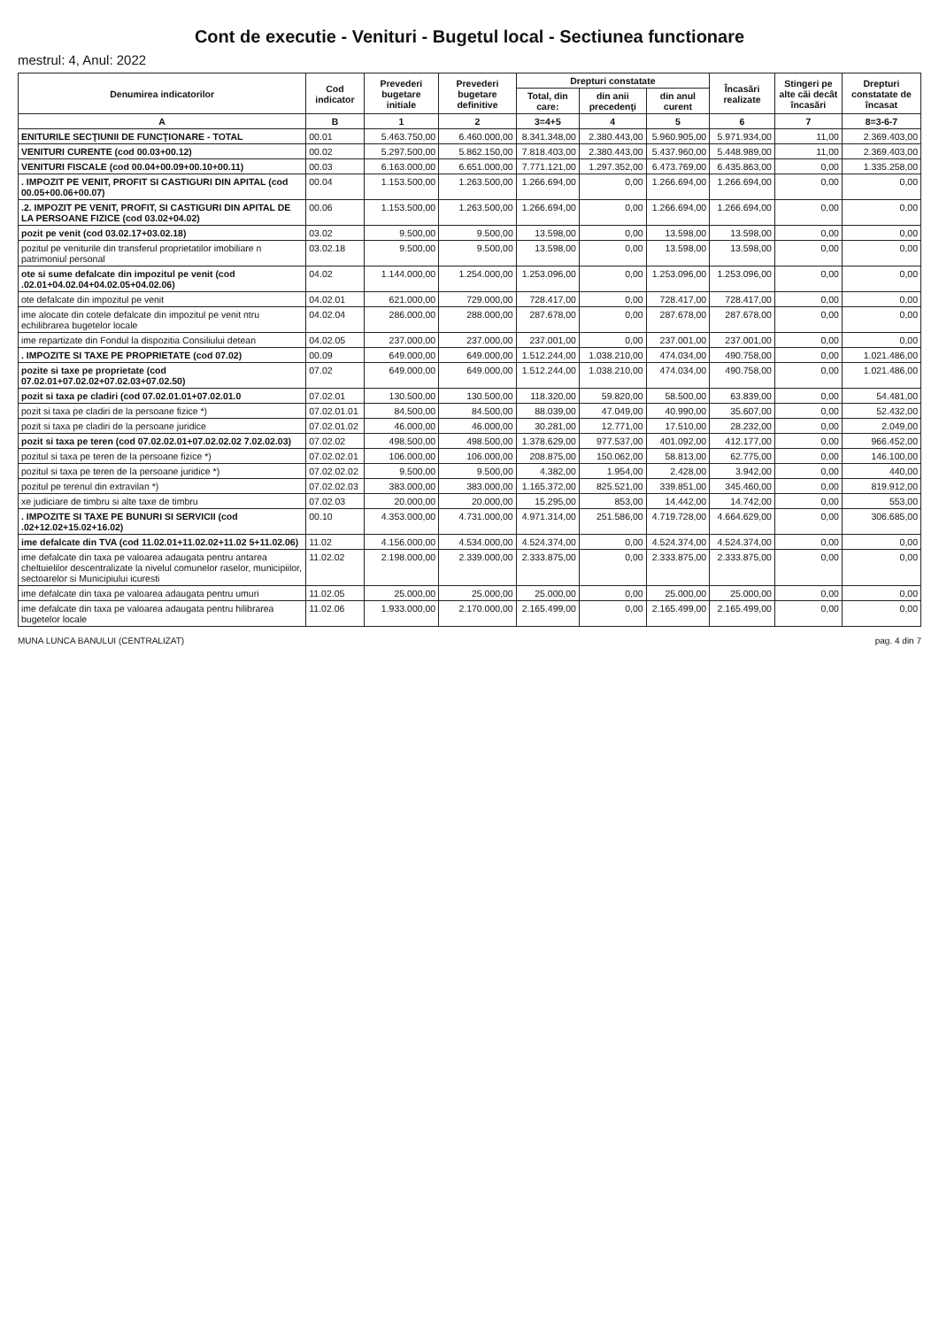Cont de executie - Venituri - Bugetul local - Sectiunea functionare
mestrul: 4, Anul: 2022
| Denumirea indicatorilor | Cod indicator | Prevederi bugetare initiale | Prevederi bugetare definitive | Drepturi constatate | | | Încasări realizate | Stingeri pe alte căi decât încasări | Drepturi constatate de încasat |
| --- | --- | --- | --- | --- | --- | --- | --- | --- | --- |
| | | | | Total, din care: | din anii precedenţi | din anul curent | | | |
| A | B | 1 | 2 | 3=4+5 | 4 | 5 | 6 | 7 | 8=3-6-7 |
| ENITURILE SECŢIUNII DE FUNCŢIONARE - TOTAL | 00.01 | 5.463.750,00 | 6.460.000,00 | 8.341.348,00 | 2.380.443,00 | 5.960.905,00 | 5.971.934,00 | 11,00 | 2.369.403,00 |
| VENITURI CURENTE (cod 00.03+00.12) | 00.02 | 5.297.500,00 | 5.862.150,00 | 7.818.403,00 | 2.380.443,00 | 5.437.960,00 | 5.448.989,00 | 11,00 | 2.369.403,00 |
| VENITURI FISCALE (cod 00.04+00.09+00.10+00.11) | 00.03 | 6.163.000,00 | 6.651.000,00 | 7.771.121,00 | 1.297.352,00 | 6.473.769,00 | 6.435.863,00 | 0,00 | 1.335.258,00 |
| . IMPOZIT PE VENIT, PROFIT SI CASTIGURI DIN APITAL (cod 00.05+00.06+00.07) | 00.04 | 1.153.500,00 | 1.263.500,00 | 1.266.694,00 | 0,00 | 1.266.694,00 | 1.266.694,00 | 0,00 | 0,00 |
| .2. IMPOZIT PE VENIT, PROFIT, SI CASTIGURI DIN APITAL DE LA PERSOANE FIZICE (cod 03.02+04.02) | 00.06 | 1.153.500,00 | 1.263.500,00 | 1.266.694,00 | 0,00 | 1.266.694,00 | 1.266.694,00 | 0,00 | 0,00 |
| pozit pe venit (cod 03.02.17+03.02.18) | 03.02 | 9.500,00 | 9.500,00 | 13.598,00 | 0,00 | 13.598,00 | 13.598,00 | 0,00 | 0,00 |
| pozitul pe veniturile din transferul proprietatilor imobiliare n patrimoniul personal | 03.02.18 | 9.500,00 | 9.500,00 | 13.598,00 | 0,00 | 13.598,00 | 13.598,00 | 0,00 | 0,00 |
| ote si sume defalcate din impozitul pe venit (cod .02.01+04.02.04+04.02.05+04.02.06) | 04.02 | 1.144.000,00 | 1.254.000,00 | 1.253.096,00 | 0,00 | 1.253.096,00 | 1.253.096,00 | 0,00 | 0,00 |
| ote defalcate din impozitul pe venit | 04.02.01 | 621.000,00 | 729.000,00 | 728.417,00 | 0,00 | 728.417,00 | 728.417,00 | 0,00 | 0,00 |
| ime alocate din cotele defalcate din impozitul pe venit ntru echilibrarea bugetelor locale | 04.02.04 | 286.000,00 | 288.000,00 | 287.678,00 | 0,00 | 287.678,00 | 287.678,00 | 0,00 | 0,00 |
| ime repartizate din Fondul la dispozitia Consiliului detean | 04.02.05 | 237.000,00 | 237.000,00 | 237.001,00 | 0,00 | 237.001,00 | 237.001,00 | 0,00 | 0,00 |
| . IMPOZITE SI TAXE PE PROPRIETATE (cod 07.02) | 00.09 | 649.000,00 | 649.000,00 | 1.512.244,00 | 1.038.210,00 | 474.034,00 | 490.758,00 | 0,00 | 1.021.486,00 |
| pozite si taxe pe proprietate (cod 07.02.01+07.02.02+07.02.03+07.02.50) | 07.02 | 649.000,00 | 649.000,00 | 1.512.244,00 | 1.038.210,00 | 474.034,00 | 490.758,00 | 0,00 | 1.021.486,00 |
| pozit si taxa pe cladiri (cod 07.02.01.01+07.02.01.0 | 07.02.01 | 130.500,00 | 130.500,00 | 118.320,00 | 59.820,00 | 58.500,00 | 63.839,00 | 0,00 | 54.481,00 |
| pozit si taxa pe cladiri de la persoane fizice *) | 07.02.01.01 | 84.500,00 | 84.500,00 | 88.039,00 | 47.049,00 | 40.990,00 | 35.607,00 | 0,00 | 52.432,00 |
| pozit si taxa pe cladiri de la persoane juridice | 07.02.01.02 | 46.000,00 | 46.000,00 | 30.281,00 | 12.771,00 | 17.510,00 | 28.232,00 | 0,00 | 2.049,00 |
| pozit si taxa pe teren (cod 07.02.02.01+07.02.02.02 7.02.02.03) | 07.02.02 | 498.500,00 | 498.500,00 | 1.378.629,00 | 977.537,00 | 401.092,00 | 412.177,00 | 0,00 | 966.452,00 |
| pozitul si taxa pe teren de la persoane fizice *) | 07.02.02.01 | 106.000,00 | 106.000,00 | 208.875,00 | 150.062,00 | 58.813,00 | 62.775,00 | 0,00 | 146.100,00 |
| pozitul si taxa pe teren de la persoane juridice *) | 07.02.02.02 | 9.500,00 | 9.500,00 | 4.382,00 | 1.954,00 | 2.428,00 | 3.942,00 | 0,00 | 440,00 |
| pozitul pe terenul din extravilan *) | 07.02.02.03 | 383.000,00 | 383.000,00 | 1.165.372,00 | 825.521,00 | 339.851,00 | 345.460,00 | 0,00 | 819.912,00 |
| xe judiciare de timbru si alte taxe de timbru | 07.02.03 | 20.000,00 | 20.000,00 | 15.295,00 | 853,00 | 14.442,00 | 14.742,00 | 0,00 | 553,00 |
| . IMPOZITE SI TAXE PE BUNURI SI SERVICII (cod .02+12.02+15.02+16.02) | 00.10 | 4.353.000,00 | 4.731.000,00 | 4.971.314,00 | 251.586,00 | 4.719.728,00 | 4.664.629,00 | 0,00 | 306.685,00 |
| ime defalcate din TVA (cod 11.02.01+11.02.02+11.02 5+11.02.06) | 11.02 | 4.156.000,00 | 4.534.000,00 | 4.524.374,00 | 0,00 | 4.524.374,00 | 4.524.374,00 | 0,00 | 0,00 |
| ime defalcate din taxa pe valoarea adaugata pentru antarea cheltuielilor descentralizate la nivelul comunelor raselor, municipiilor, sectoarelor si Municipiului icuresti | 11.02.02 | 2.198.000,00 | 2.339.000,00 | 2.333.875,00 | 0,00 | 2.333.875,00 | 2.333.875,00 | 0,00 | 0,00 |
| ime defalcate din taxa pe valoarea adaugata pentru umuri | 11.02.05 | 25.000,00 | 25.000,00 | 25.000,00 | 0,00 | 25.000,00 | 25.000,00 | 0,00 | 0,00 |
| ime defalcate din taxa pe valoarea adaugata pentru hilibrarea bugetelor locale | 11.02.06 | 1.933.000,00 | 2.170.000,00 | 2.165.499,00 | 0,00 | 2.165.499,00 | 2.165.499,00 | 0,00 | 0,00 |
MUNA LUNCA BANULUI (CENTRALIZAT) pag. 4 din 7